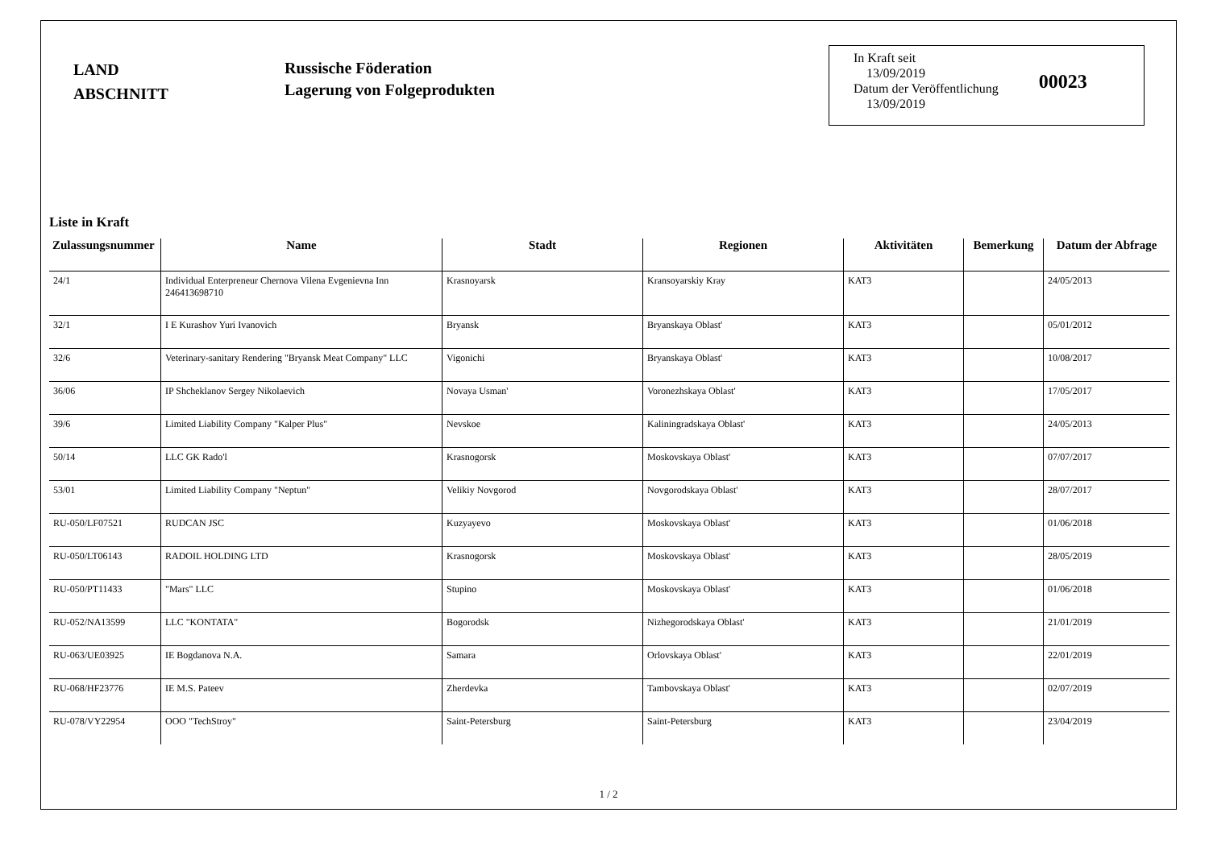LAND
ABSCHNITT
Russische Föderation
Lagerung von Folgeprodukten
In Kraft seit
13/09/2019
Datum der Veröffentlichung
13/09/2019
00023
Liste in Kraft
| Zulassungsnummer | Name | Stadt | Regionen | Aktivitäten | Bemerkung | Datum der Abfrage |
| --- | --- | --- | --- | --- | --- | --- |
| 24/1 | Individual Enterpreneur Chernova Vilena Evgenievna Inn 246413698710 | Krasnoyarsk | Kransoyarskiy Kray | KAT3 | | 24/05/2013 |
| 32/1 | I E Kurashov Yuri Ivanovich | Bryansk | Bryanskaya Oblast' | KAT3 | | 05/01/2012 |
| 32/6 | Veterinary-sanitary Rendering "Bryansk Meat Company" LLC | Vigonichi | Bryanskaya Oblast' | KAT3 | | 10/08/2017 |
| 36/06 | IP Shcheklanov Sergey Nikolaevich | Novaya Usman' | Voronezhskaya Oblast' | KAT3 | | 17/05/2017 |
| 39/6 | Limited Liability Company "Kalper Plus" | Nevskoe | Kaliningradskaya Oblast' | KAT3 | | 24/05/2013 |
| 50/14 | LLC GK Rado'l | Krasnogorsk | Moskovskaya Oblast' | KAT3 | | 07/07/2017 |
| 53/01 | Limited Liability Company "Neptun" | Velikiy Novgorod | Novgorodskaya Oblast' | KAT3 | | 28/07/2017 |
| RU-050/LF07521 | RUDCAN JSC | Kuzyayevo | Moskovskaya Oblast' | KAT3 | | 01/06/2018 |
| RU-050/LT06143 | RADOIL HOLDING LTD | Krasnogorsk | Moskovskaya Oblast' | KAT3 | | 28/05/2019 |
| RU-050/PT11433 | "Mars" LLC | Stupino | Moskovskaya Oblast' | KAT3 | | 01/06/2018 |
| RU-052/NA13599 | LLC "KONTATA" | Bogorodsk | Nizhegorodskaya Oblast' | KAT3 | | 21/01/2019 |
| RU-063/UE03925 | IE Bogdanova N.A. | Samara | Orlovskaya Oblast' | KAT3 | | 22/01/2019 |
| RU-068/HF23776 | IE M.S. Pateev | Zherdevka | Tambovskaya Oblast' | KAT3 | | 02/07/2019 |
| RU-078/VY22954 | OOO "TechStroy" | Saint-Petersburg | Saint-Petersburg | KAT3 | | 23/04/2019 |
1 / 2